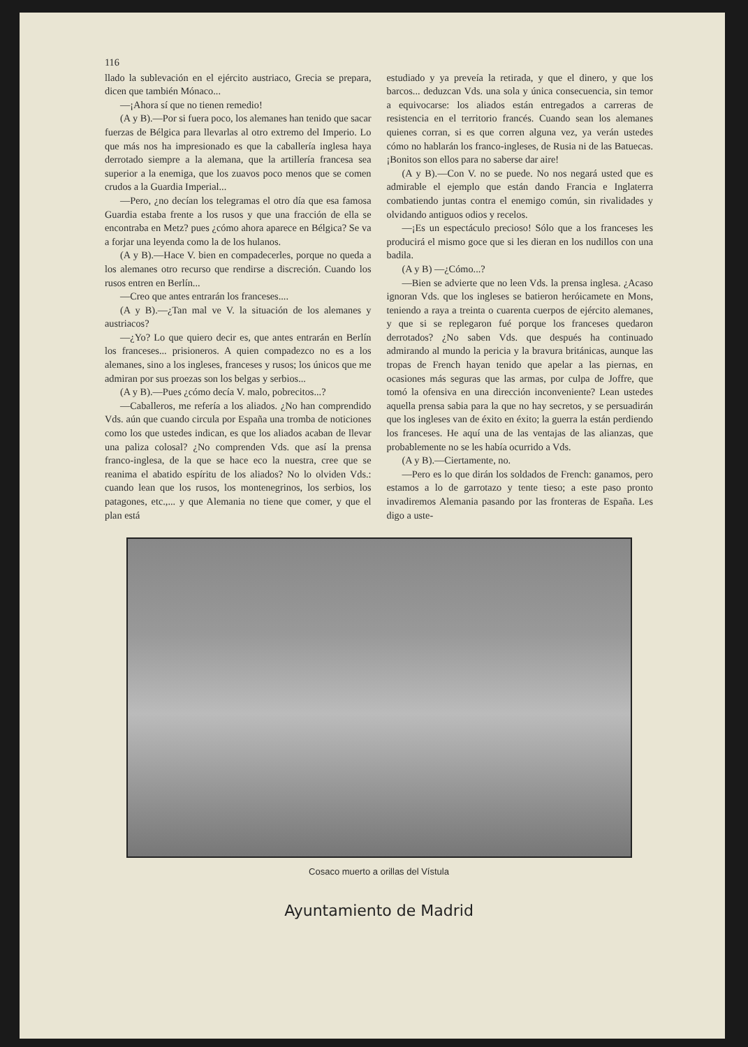116
llado la sublevación en el ejército austriaco, Grecia se prepara, dicen que también Mónaco...
—¡Ahora sí que no tienen remedio!
(A y B).—Por si fuera poco, los alemanes han tenido que sacar fuerzas de Bélgica para llevarlas al otro extremo del Imperio. Lo que más nos ha impresionado es que la caballería inglesa haya derrotado siempre a la alemana, que la artillería francesa sea superior a la enemiga, que los zuavos poco menos que se comen crudos a la Guardia Imperial...
—Pero, ¿no decían los telegramas el otro día que esa famosa Guardia estaba frente a los rusos y que una fracción de ella se encontraba en Metz? pues ¿cómo ahora aparece en Bélgica? Se va a forjar una leyenda como la de los hulanos.
(A y B).—Hace V. bien en compadecerles, porque no queda a los alemanes otro recurso que rendirse a discreción. Cuando los rusos entren en Berlín...
—Creo que antes entrarán los franceses....
(A y B).—¿Tan mal ve V. la situación de los alemanes y austriacos?
—¿Yo? Lo que quiero decir es, que antes entrarán en Berlín los franceses... prisioneros. A quien compadezco no es a los alemanes, sino a los ingleses, franceses y rusos; los únicos que me admiran por sus proezas son los belgas y serbios...
(A y B).—Pues ¿cómo decía V. malo, pobrecitos...?
—Caballeros, me refería a los aliados. ¿No han comprendido Vds. aún que cuando circula por España una tromba de noticiones como los que ustedes indican, es que los aliados acaban de llevar una paliza colosal? ¿No comprenden Vds. que así la prensa franco-inglesa, de la que se hace eco la nuestra, cree que se reanima el abatido espíritu de los aliados? No lo olviden Vds.: cuando lean que los rusos, los montenegrinos, los serbios, los patagones, etc.,... y que Alemania no tiene que comer, y que el plan está
estudiado y ya preveía la retirada, y que el dinero, y que los barcos... deduzcan Vds. una sola y única consecuencia, sin temor a equivocarse: los aliados están entregados a carreras de resistencia en el territorio francés. Cuando sean los alemanes quienes corran, si es que corren alguna vez, ya verán ustedes cómo no hablarán los franco-ingleses, de Rusia ni de las Batuecas. ¡Bonitos son ellos para no saberse dar aire!
(A y B).—Con V. no se puede. No nos negará usted que es admirable el ejemplo que están dando Francia e Inglaterra combatiendo juntas contra el enemigo común, sin rivalidades y olvidando antiguos odios y recelos.
—¡Es un espectáculo precioso! Sólo que a los franceses les producirá el mismo goce que si les dieran en los nudillos con una badila.
(A y B) —¿Cómo...?
—Bien se advierte que no leen Vds. la prensa inglesa. ¿Acaso ignoran Vds. que los ingleses se batieron heróicamete en Mons, teniendo a raya a treinta o cuarenta cuerpos de ejército alemanes, y que si se replegaron fué porque los franceses quedaron derrotados? ¿No saben Vds. que después ha continuado admirando al mundo la pericia y la bravura británicas, aunque las tropas de French hayan tenido que apelar a las piernas, en ocasiones más seguras que las armas, por culpa de Joffre, que tomó la ofensiva en una dirección inconveniente? Lean ustedes aquella prensa sabia para la que no hay secretos, y se persuadirán que los ingleses van de éxito en éxito; la guerra la están perdiendo los franceses. He aquí una de las ventajas de las alianzas, que probablemente no se les había ocurrido a Vds.
(A y B).—Ciertamente, no.
—Pero es lo que dirán los soldados de French: ganamos, pero estamos a lo de garrotazo y tente tieso; a este paso pronto invadiremos Alemania pasando por las fronteras de España. Les digo a uste-
Cosaco muerto a orillas del Vístula
Ayuntamiento de Madrid